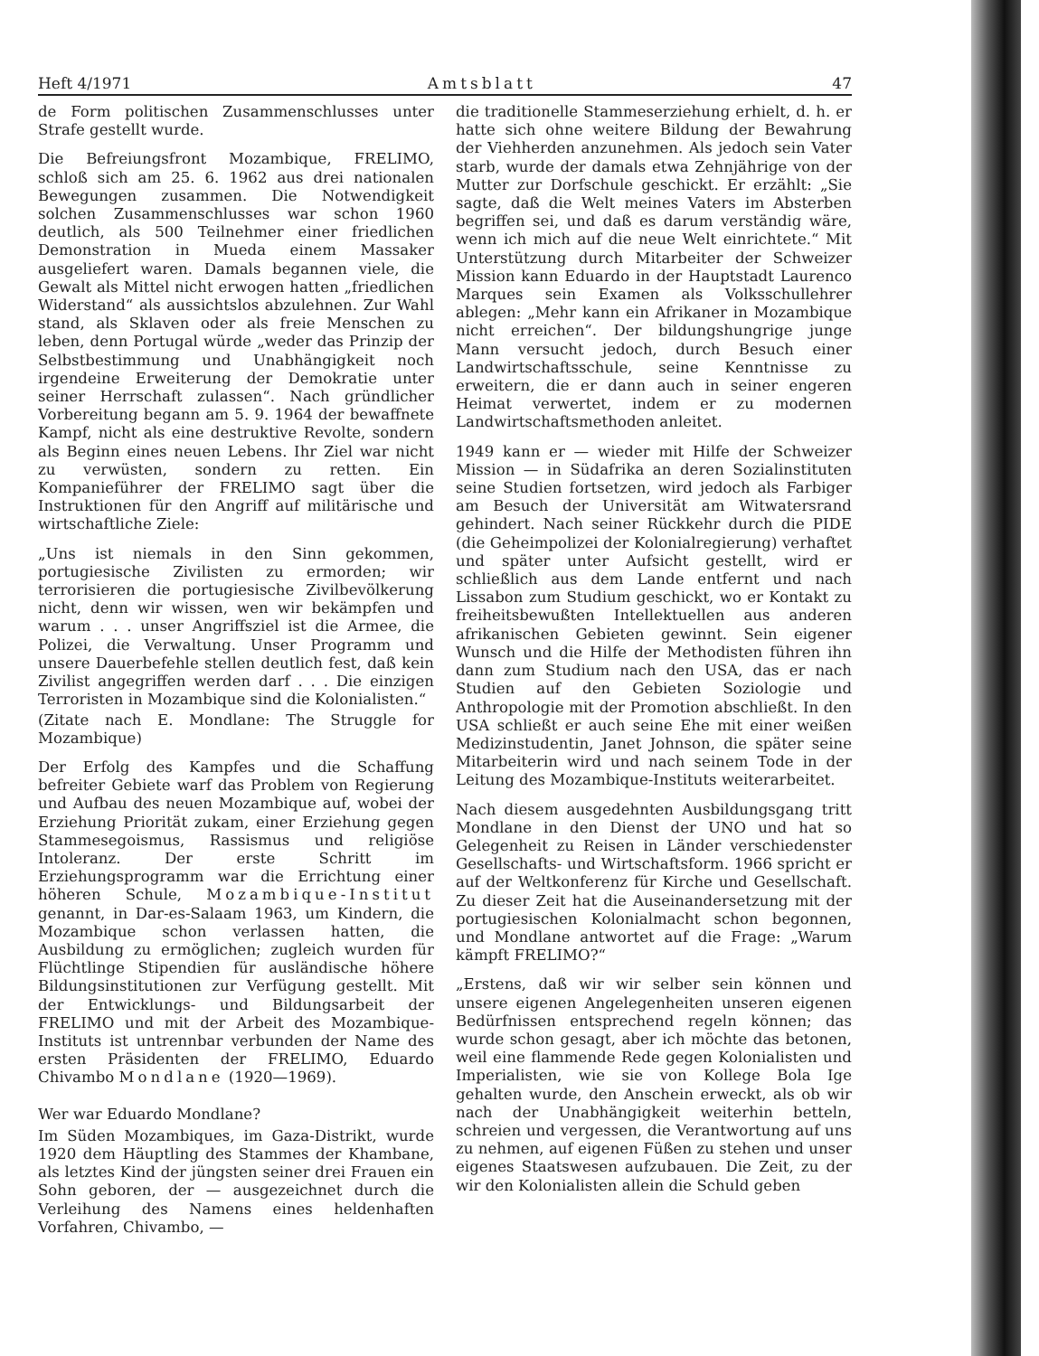Heft 4/1971 Amtsblatt 47
de Form politischen Zusammenschlusses unter Strafe gestellt wurde.
Die Befreiungsfront Mozambique, FRELIMO, schloß sich am 25. 6. 1962 aus drei nationalen Bewegungen zusammen. Die Notwendigkeit solchen Zusammenschlusses war schon 1960 deutlich, als 500 Teilnehmer einer friedlichen Demonstration in Mueda einem Massaker ausgeliefert waren. Damals begannen viele, die Gewalt als Mittel nicht erwogen hatten „friedlichen Widerstand“ als aussichtslos abzulehnen. Zur Wahl stand, als Sklaven oder als freie Menschen zu leben, denn Portugal würde „weder das Prinzip der Selbstbestimmung und Unabhängigkeit noch irgendeine Erweiterung der Demokratie unter seiner Herrschaft zulassen“. Nach gründlicher Vorbereitung begann am 5. 9. 1964 der bewaffnete Kampf, nicht als eine destruktive Revolte, sondern als Beginn eines neuen Lebens. Ihr Ziel war nicht zu verwüsten, sondern zu retten. Ein Kompanieführer der FRELIMO sagt über die Instruktionen für den Angriff auf militärische und wirtschaftliche Ziele:
„Uns ist niemals in den Sinn gekommen, portugiesische Zivilisten zu ermorden; wir terrorisieren die portugiesische Zivilbevölkerung nicht, denn wir wissen, wen wir bekämpfen und warum . . . unser Angriffsziel ist die Armee, die Polizei, die Verwaltung. Unser Programm und unsere Dauerbefehle stellen deutlich fest, daß kein Zivilist angegriffen werden darf . . . Die einzigen Terroristen in Mozambique sind die Kolonialisten.“
(Zitate nach E. Mondlane: The Struggle for Mozambique)
Der Erfolg des Kampfes und die Schaffung befreiter Gebiete warf das Problem von Regierung und Aufbau des neuen Mozambique auf, wobei der Erziehung Priorität zukam, einer Erziehung gegen Stammesegoismus, Rassismus und religiöse Intoleranz. Der erste Schritt im Erziehungsprogramm war die Errichtung einer höheren Schule, Mozambique-Institut genannt, in Dar-es-Salaam 1963, um Kindern, die Mozambique schon verlassen hatten, die Ausbildung zu ermöglichen; zugleich wurden für Flüchtlinge Stipendien für ausländische höhere Bildungsinstitutionen zur Verfügung gestellt. Mit der Entwicklungs- und Bildungsarbeit der FRELIMO und mit der Arbeit des Mozambique-Instituts ist untrennbar verbunden der Name des ersten Präsidenten der FRELIMO, Eduardo Chivambo Mondlane (1920—1969).
Wer war Eduardo Mondlane?
Im Süden Mozambiques, im Gaza-Distrikt, wurde 1920 dem Häuptling des Stammes der Khambane, als letztes Kind der jüngsten seiner drei Frauen ein Sohn geboren, der — ausgezeichnet durch die Verleihung des Namens eines heldenhaften Vorfahren, Chivambo, —
die traditionelle Stammeserziehung erhielt, d. h. er hatte sich ohne weitere Bildung der Bewahrung der Viehherden anzunehmen. Als jedoch sein Vater starb, wurde der damals etwa Zehnjährige von der Mutter zur Dorfschule geschickt. Er erzählt: „Sie sagte, daß die Welt meines Vaters im Absterben begriffen sei, und daß es darum verständig wäre, wenn ich mich auf die neue Welt einrichtete.“ Mit Unterstützung durch Mitarbeiter der Schweizer Mission kann Eduardo in der Hauptstadt Laurenco Marques sein Examen als Volksschullehrer ablegen: „Mehr kann ein Afrikaner in Mozambique nicht erreichen“. Der bildungshungrige junge Mann versucht jedoch, durch Besuch einer Landwirtschaftsschule, seine Kenntnisse zu erweitern, die er dann auch in seiner engeren Heimat verwertet, indem er zu modernen Landwirtschaftsmethoden anleitet.
1949 kann er — wieder mit Hilfe der Schweizer Mission — in Südafrika an deren Sozialinstituten seine Studien fortsetzen, wird jedoch als Farbiger am Besuch der Universität am Witwatersrand gehindert. Nach seiner Rückkehr durch die PIDE (die Geheimpolizei der Kolonialregierung) verhaftet und später unter Aufsicht gestellt, wird er schließlich aus dem Lande entfernt und nach Lissabon zum Studium geschickt, wo er Kontakt zu freiheitsbewußten Intellektuellen aus anderen afrikanischen Gebieten gewinnt. Sein eigener Wunsch und die Hilfe der Methodisten führen ihn dann zum Studium nach den USA, das er nach Studien auf den Gebieten Soziologie und Anthropologie mit der Promotion abschließt. In den USA schließt er auch seine Ehe mit einer weißen Medizinstudentin, Janet Johnson, die später seine Mitarbeiterin wird und nach seinem Tode in der Leitung des Mozambique-Instituts weiterarbeitet.
Nach diesem ausgedehnten Ausbildungsgang tritt Mondlane in den Dienst der UNO und hat so Gelegenheit zu Reisen in Länder verschiedenster Gesellschafts- und Wirtschaftsform. 1966 spricht er auf der Weltkonferenz für Kirche und Gesellschaft. Zu dieser Zeit hat die Auseinandersetzung mit der portugiesischen Kolonialmacht schon begonnen, und Mondlane antwortet auf die Frage: „Warum kämpft FRELIMO?“
„Erstens, daß wir wir selber sein können und unsere eigenen Angelegenheiten unseren eigenen Bedürfnissen entsprechend regeln können; das wurde schon gesagt, aber ich möchte das betonen, weil eine flammende Rede gegen Kolonialisten und Imperialisten, wie sie von Kollege Bola Ige gehalten wurde, den Anschein erweckt, als ob wir nach der Unabhängigkeit weiterhin betteln, schreien und vergessen, die Verantwortung auf uns zu nehmen, auf eigenen Füßen zu stehen und unser eigenes Staatswesen aufzubauen. Die Zeit, zu der wir den Kolonialisten allein die Schuld geben